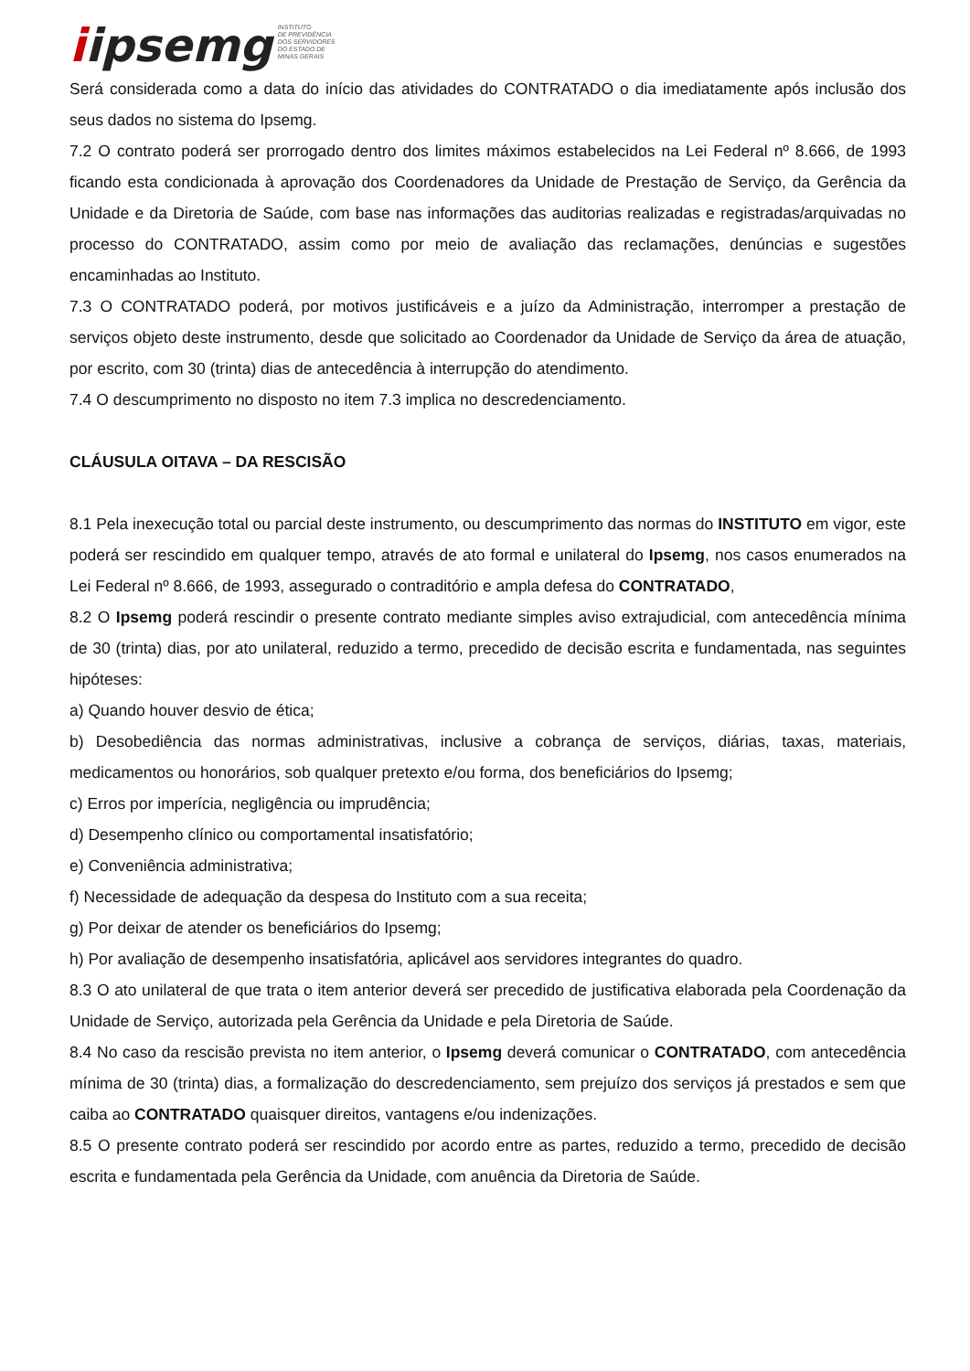iipsemg
INSTITUTO
DE PREVIDÊNCIA
DOS SERVIDORES
DO ESTADO DE
MINAS GERAIS
Será considerada como a data do início das atividades do CONTRATADO o dia imediatamente após inclusão dos seus dados no sistema do Ipsemg.
7.2 O contrato poderá ser prorrogado dentro dos limites máximos estabelecidos na Lei Federal nº 8.666, de 1993 ficando esta condicionada à aprovação dos Coordenadores da Unidade de Prestação de Serviço, da Gerência da Unidade e da Diretoria de Saúde, com base nas informações das auditorias realizadas e registradas/arquivadas no processo do CONTRATADO, assim como por meio de avaliação das reclamações, denúncias e sugestões encaminhadas ao Instituto.
7.3 O CONTRATADO poderá, por motivos justificáveis e a juízo da Administração, interromper a prestação de serviços objeto deste instrumento, desde que solicitado ao Coordenador da Unidade de Serviço da área de atuação, por escrito, com 30 (trinta) dias de antecedência à interrupção do atendimento.
7.4 O descumprimento no disposto no item 7.3 implica no descredenciamento.
CLÁUSULA OITAVA – DA RESCISÃO
8.1 Pela inexecução total ou parcial deste instrumento, ou descumprimento das normas do INSTITUTO em vigor, este poderá ser rescindido em qualquer tempo, através de ato formal e unilateral do Ipsemg, nos casos enumerados na Lei Federal nº 8.666, de 1993, assegurado o contraditório e ampla defesa do CONTRATADO,
8.2 O Ipsemg poderá rescindir o presente contrato mediante simples aviso extrajudicial, com antecedência mínima de 30 (trinta) dias, por ato unilateral, reduzido a termo, precedido de decisão escrita e fundamentada, nas seguintes hipóteses:
a) Quando houver desvio de ética;
b) Desobediência das normas administrativas, inclusive a cobrança de serviços, diárias, taxas, materiais, medicamentos ou honorários, sob qualquer pretexto e/ou forma, dos beneficiários do Ipsemg;
c) Erros por imperícia, negligência ou imprudência;
d) Desempenho clínico ou comportamental insatisfatório;
e) Conveniência administrativa;
f) Necessidade de adequação da despesa do Instituto com a sua receita;
g) Por deixar de atender os beneficiários do Ipsemg;
h) Por avaliação de desempenho insatisfatória, aplicável aos servidores integrantes do quadro.
8.3 O ato unilateral de que trata o item anterior deverá ser precedido de justificativa elaborada pela Coordenação da Unidade de Serviço, autorizada pela Gerência da Unidade e pela Diretoria de Saúde.
8.4 No caso da rescisão prevista no item anterior, o Ipsemg deverá comunicar o CONTRATADO, com antecedência mínima de 30 (trinta) dias, a formalização do descredenciamento, sem prejuízo dos serviços já prestados e sem que caiba ao CONTRATADO quaisquer direitos, vantagens e/ou indenizações.
8.5 O presente contrato poderá ser rescindido por acordo entre as partes, reduzido a termo, precedido de decisão escrita e fundamentada pela Gerência da Unidade, com anuência da Diretoria de Saúde.